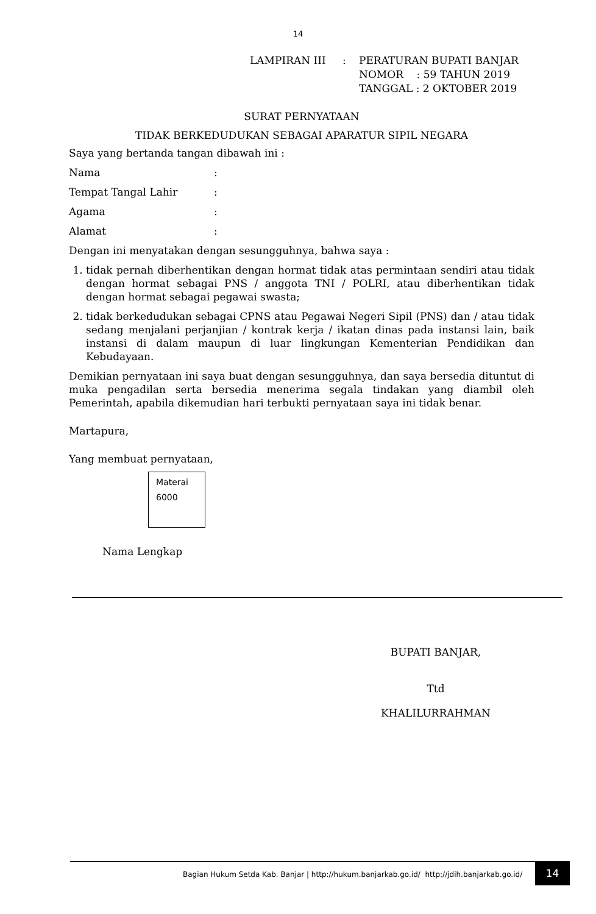14
| LAMPIRAN III | : | PERATURAN BUPATI BANJAR NOMOR : 59 TAHUN 2019 TANGGAL : 2 OKTOBER 2019 |
SURAT PERNYATAAN
TIDAK BERKEDUDUKAN SEBAGAI APARATUR SIPIL NEGARA
Saya yang bertanda tangan dibawah ini :
| Nama | : |
| Tempat Tangal Lahir | : |
| Agama | : |
| Alamat | : |
Dengan ini menyatakan dengan sesungguhnya, bahwa saya :
1. tidak pernah diberhentikan dengan hormat tidak atas permintaan sendiri atau tidak dengan hormat sebagai PNS / anggota TNI / POLRI, atau diberhentikan tidak dengan hormat sebagai pegawai swasta;
2. tidak berkedudukan sebagai CPNS atau Pegawai Negeri Sipil (PNS) dan / atau tidak sedang menjalani perjanjian / kontrak kerja / ikatan dinas pada instansi lain, baik instansi di dalam maupun di luar lingkungan Kementerian Pendidikan dan Kebudayaan.
Demikian pernyataan ini saya buat dengan sesungguhnya, dan saya bersedia dituntut di muka pengadilan serta bersedia menerima segala tindakan yang diambil oleh Pemerintah, apabila dikemudian hari terbukti pernyataan saya ini tidak benar.
Martapura,
Yang membuat pernyataan,
Materai
6000
Nama Lengkap
BUPATI BANJAR,
Ttd
KHALILURRAHMAN
Bagian Hukum Setda Kab. Banjar | http://hukum.banjarkab.go.id/ http://jdih.banjarkab.go.id/
14